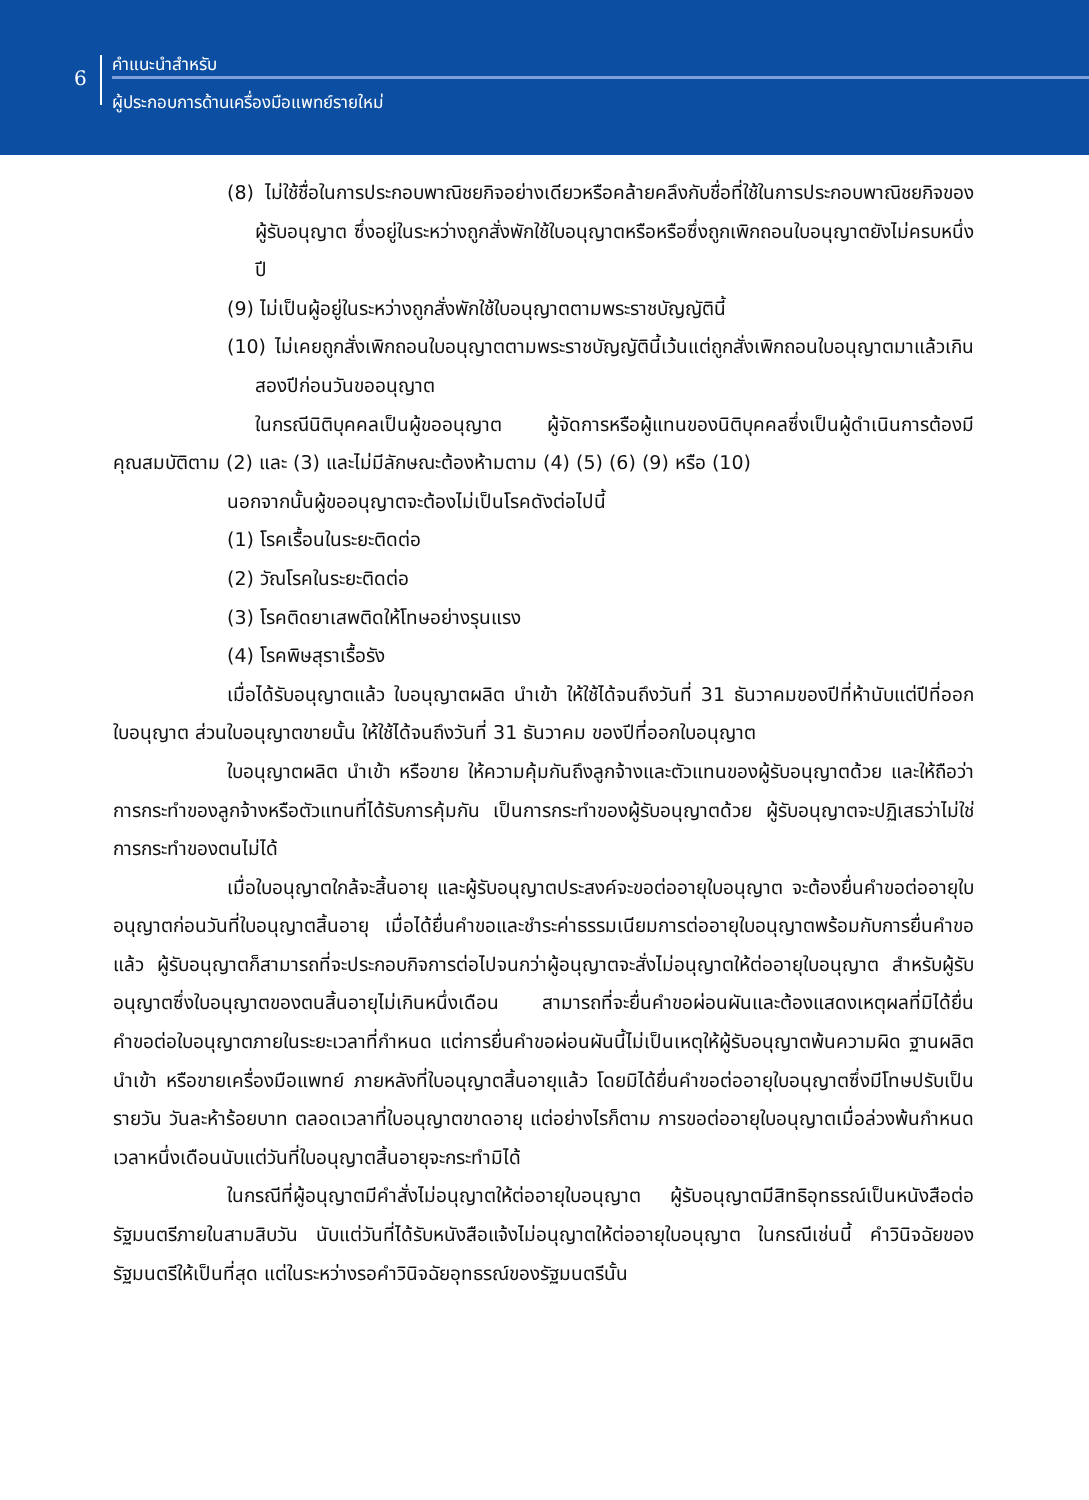6
คำแนะนำสำหรับ
ผู้ประกอบการด้านเครื่องมือแพทย์รายใหม่
(8) ไม่ใช้ชื่อในการประกอบพาณิชยกิจอย่างเดียวหรือคล้ายคลึงกับชื่อที่ใช้ในการประกอบพาณิชยกิจของผู้รับอนุญาต ซึ่งอยู่ในระหว่างถูกสั่งพักใช้ใบอนุญาตหรือหรือซึ่งถูกเพิกถอนใบอนุญาตยังไม่ครบหนึ่งปี
(9) ไม่เป็นผู้อยู่ในระหว่างถูกสั่งพักใช้ใบอนุญาตตามพระราชบัญญัตินี้
(10) ไม่เคยถูกสั่งเพิกถอนใบอนุญาตตามพระราชบัญญัตินี้เว้นแต่ถูกสั่งเพิกถอนใบอนุญาตมาแล้วเกินสองปีก่อนวันขออนุญาต
ในกรณีนิติบุคคลเป็นผู้ขออนุญาต ผู้จัดการหรือผู้แทนของนิติบุคคลซึ่งเป็นผู้ดำเนินการต้องมีคุณสมบัติตาม (2) และ (3) และไม่มีลักษณะต้องห้ามตาม (4) (5) (6) (9) หรือ (10)
นอกจากนั้นผู้ขออนุญาตจะต้องไม่เป็นโรคดังต่อไปนี้
(1) โรคเรื้อนในระยะติดต่อ
(2) วัณโรคในระยะติดต่อ
(3) โรคติดยาเสพติดให้โทษอย่างรุนแรง
(4) โรคพิษสุราเรื้อรัง
เมื่อได้รับอนุญาตแล้ว ใบอนุญาตผลิต นำเข้า ให้ใช้ได้จนถึงวันที่ 31 ธันวาคมของปีที่ห้านับแต่ปีที่ออกใบอนุญาต ส่วนใบอนุญาตขายนั้น ให้ใช้ได้จนถึงวันที่ 31 ธันวาคม ของปีที่ออกใบอนุญาต
ใบอนุญาตผลิต นำเข้า หรือขาย ให้ความคุ้มกันถึงลูกจ้างและตัวแทนของผู้รับอนุญาตด้วย และให้ถือว่าการกระทำของลูกจ้างหรือตัวแทนที่ได้รับการคุ้มกัน เป็นการกระทำของผู้รับอนุญาตด้วย ผู้รับอนุญาตจะปฏิเสธว่าไม่ใช่การกระทำของตนไม่ได้
เมื่อใบอนุญาตใกล้จะสิ้นอายุ และผู้รับอนุญาตประสงค์จะขอต่ออายุใบอนุญาต จะต้องยื่นคำขอต่ออายุใบอนุญาตก่อนวันที่ใบอนุญาตสิ้นอายุ เมื่อได้ยื่นคำขอและชำระค่าธรรมเนียมการต่ออายุใบอนุญาตพร้อมกับการยื่นคำขอแล้ว ผู้รับอนุญาตก็สามารถที่จะประกอบกิจการต่อไปจนกว่าผู้อนุญาตจะสั่งไม่อนุญาตให้ต่ออายุใบอนุญาต สำหรับผู้รับอนุญาตซึ่งใบอนุญาตของตนสิ้นอายุไม่เกินหนึ่งเดือน สามารถที่จะยื่นคำขอผ่อนผันและต้องแสดงเหตุผลที่มิได้ยื่นคำขอต่อใบอนุญาตภายในระยะเวลาที่กำหนด แต่การยื่นคำขอผ่อนผันนี้ไม่เป็นเหตุให้ผู้รับอนุญาตพ้นความผิด ฐานผลิต นำเข้า หรือขายเครื่องมือแพทย์ ภายหลังที่ใบอนุญาตสิ้นอายุแล้ว โดยมิได้ยื่นคำขอต่ออายุใบอนุญาตซึ่งมีโทษปรับเป็นรายวัน วันละห้าร้อยบาท ตลอดเวลาที่ใบอนุญาตขาดอายุ แต่อย่างไรก็ตาม การขอต่ออายุใบอนุญาตเมื่อล่วงพ้นกำหนดเวลาหนึ่งเดือนนับแต่วันที่ใบอนุญาตสิ้นอายุจะกระทำมิได้
ในกรณีที่ผู้อนุญาตมีคำสั่งไม่อนุญาตให้ต่ออายุใบอนุญาต ผู้รับอนุญาตมีสิทธิอุทธรณ์เป็นหนังสือต่อรัฐมนตรีภายในสามสิบวัน นับแต่วันที่ได้รับหนังสือแจ้งไม่อนุญาตให้ต่ออายุใบอนุญาต ในกรณีเช่นนี้ คำวินิจฉัยของรัฐมนตรีให้เป็นที่สุด แต่ในระหว่างรอคำวินิจฉัยอุทธรณ์ของรัฐมนตรีนั้น